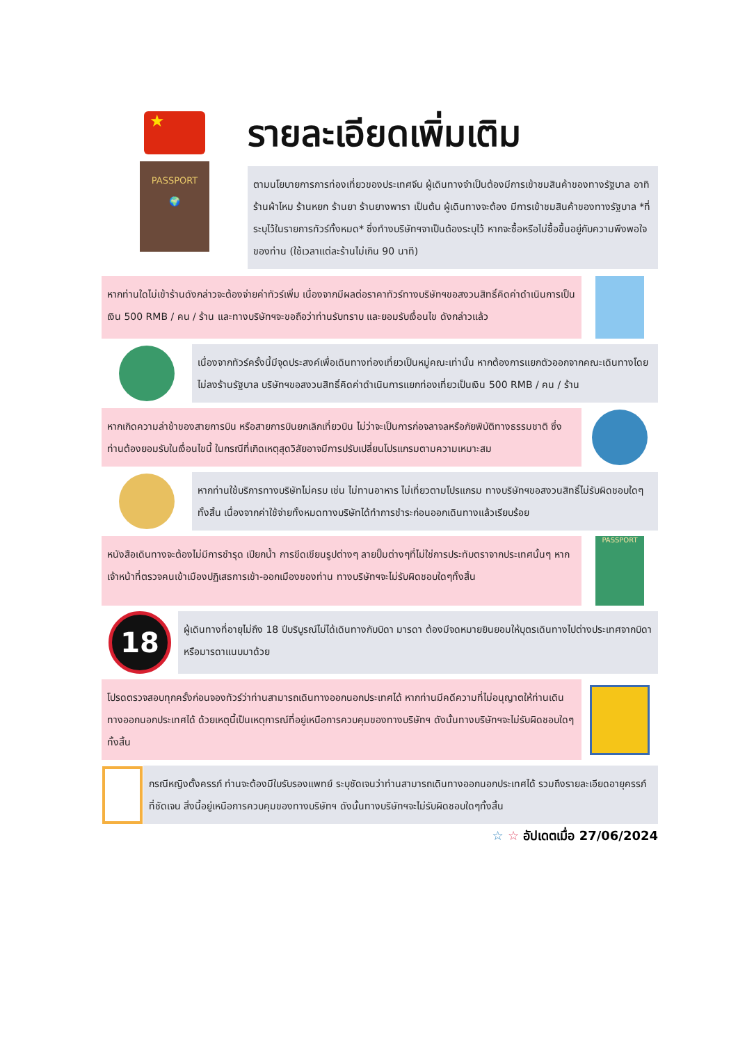★
PASSPORT
🌍
รายละเอียดเพิ่มเติม
ตามนโยบายการการท่องเที่ยวของประเทศจีน ผู้เดินทางจำเป็นต้องมีการเข้าชมสินค้าของทางรัฐบาล อาทิร้านผ้าไหม ร้านหยก ร้านยา ร้านยางพารา เป็นต้น ผู้เดินทางจะต้อง มีการเข้าชมสินค้าของทางรัฐบาล *ที่ระบุไว้ในรายการทัวร์ทั้งหมด* ซึ่งทำงบริษัทฯจาเป็นต้องระบุไว้ หากจะซื้อหรือไม่ซื้อขึ้นอยู่กับความพึงพอใจของท่าน (ใช้เวลาแต่ละร้านไม่เกิน 90 นาที)
หากท่านใดไม่เข้าร้านดังกล่าวจะต้องจ่ายค่าทัวร์เพิ่ม เนื่องจากมีผลต่อราคาทัวร์ทางบริษัทฯขอสงวนสิทธิ์คิดค่าดำเนินการเป็นเงิน 500 RMB / คน / ร้าน และทางบริษัทฯจะขอถือว่าท่านรับทราบ และยอมรับเงื่อนไข ดังกล่าวแล้ว
เนื่องจากทัวร์ครั้งนี้มีจุดประสงค์เพื่อเดินทางท่องเที่ยวเป็นหมู่คณะเท่านั้น หากต้องการแยกตัวออกจากคณะเดินทางโดยไม่ลงร้านรัฐบาล บริษัทฯขอสงวนสิทธิ์คิดค่าดำเนินการแยกท่องเที่ยวเป็นเงิน 500 RMB / คน / ร้าน
หากเกิดความล่าช้าของสายการบิน หรือสายการบินยกเลิกเที่ยวบิน ไม่ว่าจะเป็นการก่อจลาจลหรือภัยพิบัติทางธรรมชาติ ซึ่งท่านต้องยอมรับในเงื่อนไขนี้ ในกรณีที่เกิดเหตุสุดวิสัยอาจมีการปรับเปลี่ยนโปรแกรมตามความเหมาะสม
หากท่านใช้บริการทางบริษัทไม่ครบ เช่น ไม่ทานอาหาร ไม่เที่ยวตามโปรแกรม ทางบริษัทฯขอสงวนสิทธิ์ไม่รับผิดชอบใดๆทั้งสิ้น เนื่องจากค่าใช้จ่ายทั้งหมดทางบริษัทได้ทำการชำระก่อนออกเดินทางแล้วเรียบร้อย
หนังสือเดินทางจะต้องไม่มีการชำรุด เปียกน้ำ การขีดเขียนรูปต่างๆ ลายปั๊มต่างๆที่ไม่ใช่การประทับตราจากประเทศนั้นๆ หากเจ้าหน้าที่ตรวจคนเข้าเมืองปฏิเสธการเข้า-ออกเมืองของท่าน ทางบริษัทฯจะไม่รับผิดชอบใดๆทั้งสิ้น
PASSPORT
18
ผู้เดินทางที่อายุไม่ถึง 18 ปีบริบูรณ์ไม่ได้เดินทางกับบิดา มารดา ต้องมีจดหมายยินยอมให้บุตรเดินทางไปต่างประเทศจากบิดาหรือมารดาแนบมาด้วย
โปรดตรวจสอบทุกครั้งก่อนจองทัวร์ว่าท่านสามารถเดินทางออกนอกประเทศได้ หากท่านมีคดีความที่ไม่อนุญาตให้ท่านเดินทางออกนอกประเทศได้ ด้วยเหตุนี้เป็นเหตุการณ์ที่อยู่เหนือการควบคุมของทางบริษัทฯ ดังนั้นทางบริษัทฯจะไม่รับผิดชอบใดๆทั้งสิ้น
กรณีหญิงตั้งครรภ์ ท่านจะต้องมีใบรับรองแพทย์ ระบุชัดเจนว่าท่านสามารถเดินทางออกนอกประเทศได้ รวมถึงรายละเอียดอายุครรภ์ที่ชัดเจน สิ่งนี้อยู่เหนือการควบคุมของทางบริษัทฯ ดังนั้นทางบริษัทฯจะไม่รับผิดชอบใดๆทั้งสิ้น
☆ ☆ อัปเดตเมื่อ 27/06/2024